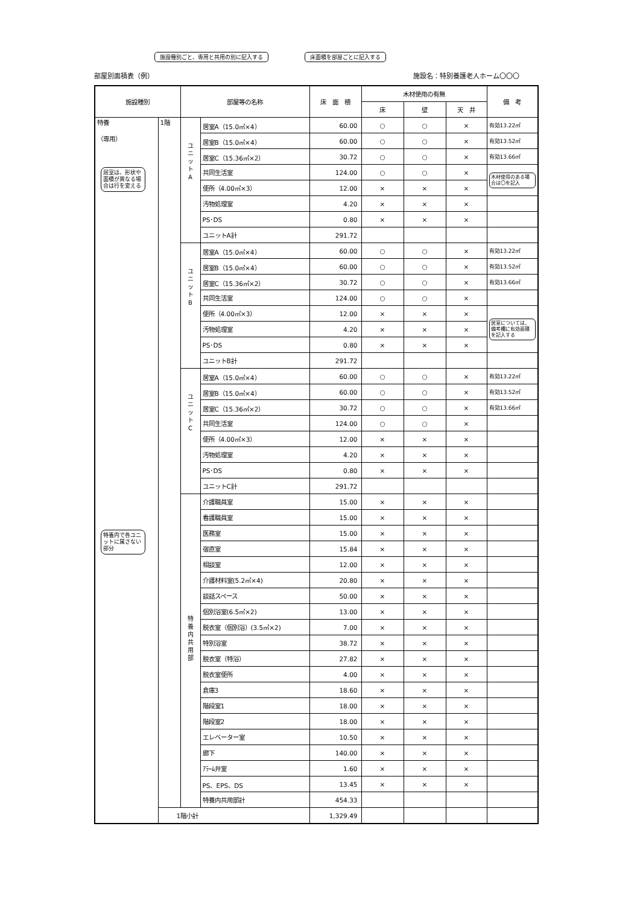施設種別ごと、専用と共用の別に記入する
床面積を部屋ごとに記入する
部屋別面積表（例） 施設名：特別養護老人ホーム〇〇〇
| 施設種別 | | 部屋等の名称 | | 床 面 積 | 木材使用の有無 | | | 備 考 |
| --- | --- | --- | --- | --- | --- | --- | --- | --- |
| | | | | | 床 | 壁 | 天 井 | |
| 特養 （専用） 居室は、形状や面積が異なる場合は行を変える 特養内で各ユニットに属さない部分 | 1階 | ユ ニ ッ ト A | 居室A（15.0㎡×4） | 60.00 | ○ | ○ | × | 有効13.22㎡ |
| | | | 居室B（15.0㎡×4） | 60.00 | ○ | ○ | × | 有効13.52㎡ |
| | | | 居室C（15.36㎡×2） | 30.72 | ○ | ○ | × | 有効13.66㎡ |
| | | | 共同生活室 | 124.00 | ○ | ○ | × | 木材使用のある場合は〇を記入 |
| | | | 便所（4.00㎡×3） | 12.00 | × | × | × | |
| | | | 汚物処理室 | 4.20 | × | × | × | |
| | | | PS･DS | 0.80 | × | × | × | |
| | | | ユニットA計 | 291.72 | | | | |
| | | ユ ニ ッ ト B | 居室A（15.0㎡×4） | 60.00 | ○ | ○ | × | 有効13.22㎡ |
| | | | 居室B（15.0㎡×4） | 60.00 | ○ | ○ | × | 有効13.52㎡ |
| | | | 居室C（15.36㎡×2） | 30.72 | ○ | ○ | × | 有効13.66㎡ |
| | | | 共同生活室 | 124.00 | ○ | ○ | × | |
| | | | 便所（4.00㎡×3） | 12.00 | × | × | × | 居室については、備考欄に有効面積を記入する |
| | | | 汚物処理室 | 4.20 | × | × | × | |
| | | | PS･DS | 0.80 | × | × | × | |
| | | | ユニットB計 | 291.72 | | | | |
| | | ユ ニ ッ ト C | 居室A（15.0㎡×4） | 60.00 | ○ | ○ | × | 有効13.22㎡ |
| | | | 居室B（15.0㎡×4） | 60.00 | ○ | ○ | × | 有効13.52㎡ |
| | | | 居室C（15.36㎡×2） | 30.72 | ○ | ○ | × | 有効13.66㎡ |
| | | | 共同生活室 | 124.00 | ○ | ○ | × | |
| | | | 便所（4.00㎡×3） | 12.00 | × | × | × | |
| | | | 汚物処理室 | 4.20 | × | × | × | |
| | | | PS･DS | 0.80 | × | × | × | |
| | | | ユニットC計 | 291.72 | | | | |
| | | 特 養 内 共 用 部 | 介護職員室 | 15.00 | × | × | × | |
| | | | 看護職員室 | 15.00 | × | × | × | |
| | | | 医務室 | 15.00 | × | × | × | |
| | | | 宿直室 | 15.84 | × | × | × | |
| | | | 相談室 | 12.00 | × | × | × | |
| | | | 介護材料室(5.2㎡×4) | 20.80 | × | × | × | |
| | | | 談話スペース | 50.00 | × | × | × | |
| | | | 個別浴室(6.5㎡×2) | 13.00 | × | × | × | |
| | | | 脱衣室（個別浴）(3.5㎡×2) | 7.00 | × | × | × | |
| | | | 特別浴室 | 38.72 | × | × | × | |
| | | | 脱衣室（特浴） | 27.82 | × | × | × | |
| | | | 脱衣室便所 | 4.00 | × | × | × | |
| | | | 倉庫3 | 18.60 | × | × | × | |
| | | | 階段室1 | 18.00 | × | × | × | |
| | | | 階段室2 | 18.00 | × | × | × | |
| | | | エレベーター室 | 10.50 | × | × | × | |
| | | | 廊下 | 140.00 | × | × | × | |
| | | | ｱﾗｰﾑ弁室 | 1.60 | × | × | × | |
| | | | PS、EPS、DS | 13.45 | × | × | × | |
| | | | 特養内共用部計 | 454.33 | | | | |
| | 1階小計 | | | 1,329.49 | | | | |